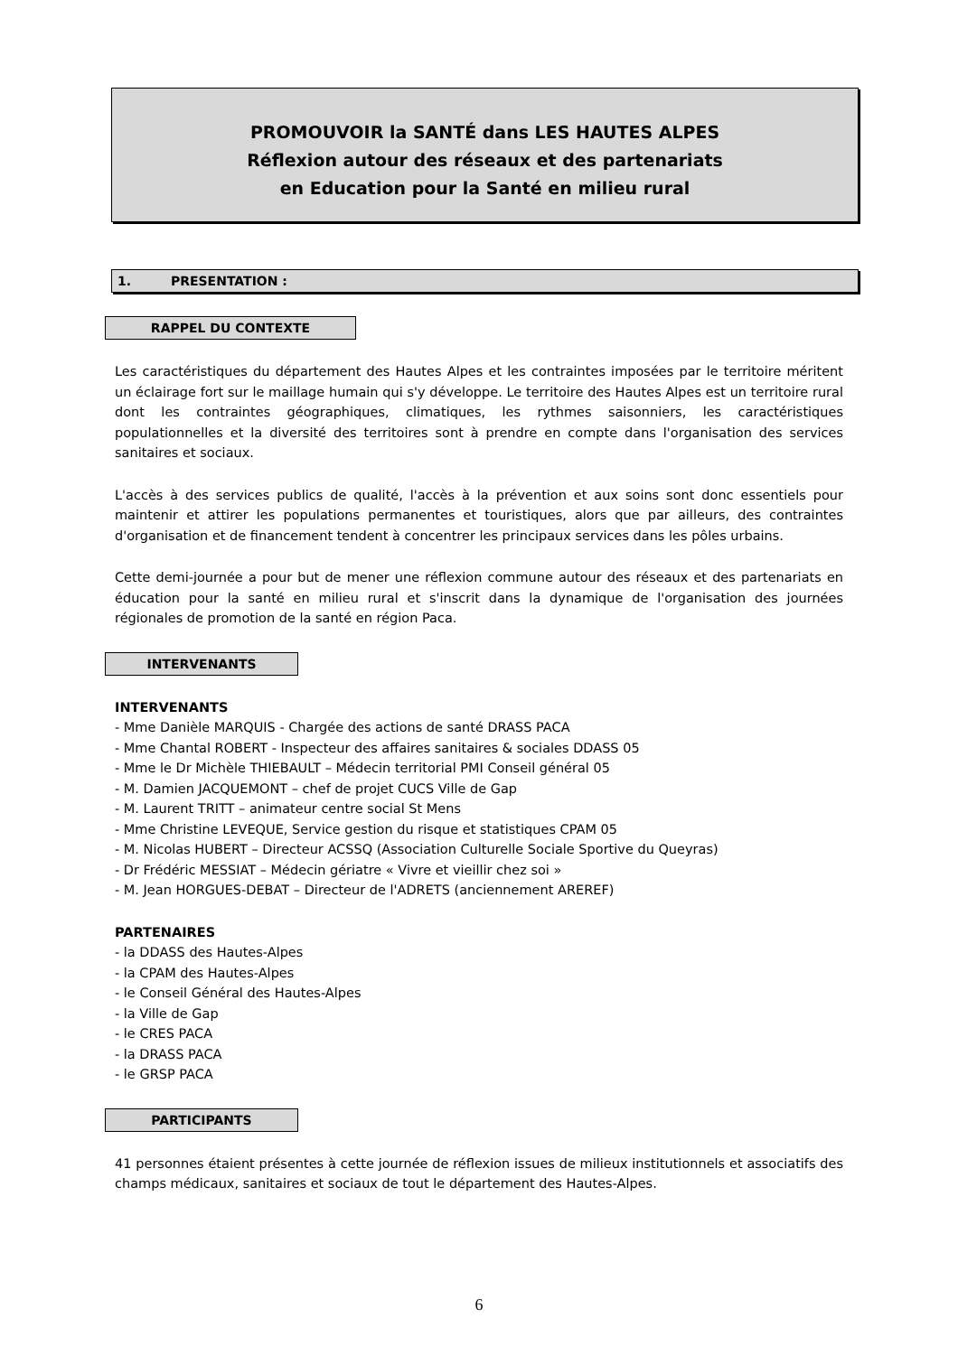PROMOUVOIR la SANTÉ dans LES HAUTES ALPES
Réflexion autour des réseaux et des partenariats
en Education pour la Santé en milieu rural
1. PRESENTATION :
RAPPEL DU CONTEXTE
Les caractéristiques du département des Hautes Alpes et les contraintes imposées par le territoire méritent un éclairage fort sur le maillage humain qui s'y développe. Le territoire des Hautes Alpes est un territoire rural dont les contraintes géographiques, climatiques, les rythmes saisonniers, les caractéristiques populationnelles et la diversité des territoires sont à prendre en compte dans l'organisation des services sanitaires et sociaux.
L'accès à des services publics de qualité, l'accès à la prévention et aux soins sont donc essentiels pour maintenir et attirer les populations permanentes et touristiques, alors que par ailleurs, des contraintes d'organisation et de financement tendent à concentrer les principaux services dans les pôles urbains.
Cette demi-journée a pour but de mener une réflexion commune autour des réseaux et des partenariats en éducation pour la santé en milieu rural et s'inscrit dans la dynamique de l'organisation des journées régionales de promotion de la santé en région Paca.
INTERVENANTS
INTERVENANTS
- Mme Danièle MARQUIS - Chargée des actions de santé DRASS PACA
- Mme Chantal ROBERT - Inspecteur des affaires sanitaires & sociales DDASS 05
- Mme le Dr Michèle THIEBAULT – Médecin territorial PMI Conseil général 05
- M. Damien JACQUEMONT – chef de projet CUCS Ville de Gap
- M. Laurent TRITT – animateur centre social St Mens
- Mme Christine LEVEQUE, Service gestion du risque et statistiques CPAM 05
- M. Nicolas HUBERT – Directeur ACSSQ (Association Culturelle Sociale Sportive du Queyras)
- Dr Frédéric MESSIAT – Médecin gériatre « Vivre et vieillir chez soi »
- M. Jean HORGUES-DEBAT – Directeur de l'ADRETS (anciennement AREREF)
PARTENAIRES
- la DDASS des Hautes-Alpes
- la CPAM des Hautes-Alpes
- le Conseil Général des Hautes-Alpes
- la Ville de Gap
- le CRES PACA
- la DRASS PACA
- le GRSP PACA
PARTICIPANTS
41 personnes étaient présentes à cette journée de réflexion issues de milieux institutionnels et associatifs des champs médicaux, sanitaires et sociaux de tout le département des Hautes-Alpes.
6